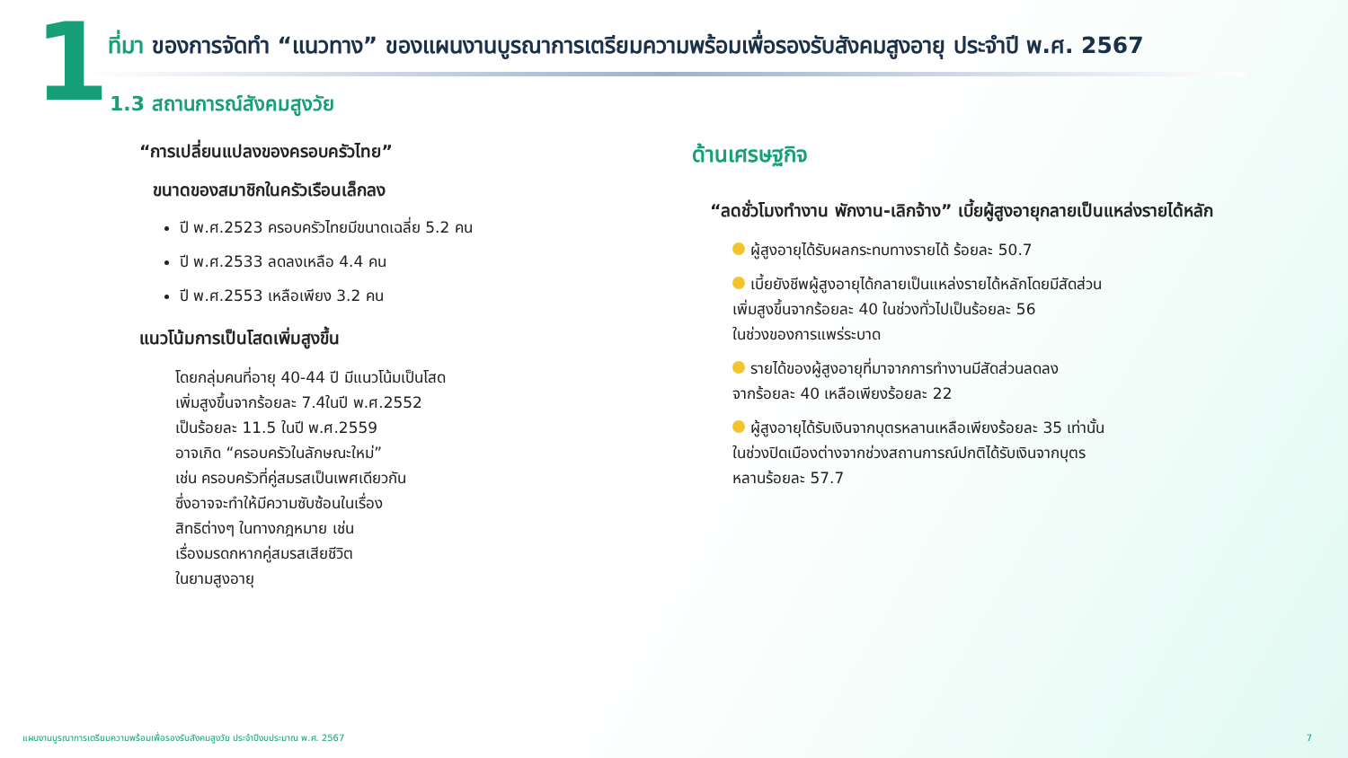1
ที่มา ของการจัดทำ “แนวทาง” ของแผนงานบูรณาการเตรียมความพร้อมเพื่อรองรับสังคมสูงอายุ ประจำปี พ.ศ. 2567
1.3 สถานการณ์สังคมสูงวัย
“การเปลี่ยนแปลงของครอบครัวไทย”
ขนาดของสมาชิกในครัวเรือนเล็กลง
ปี พ.ศ.2523 ครอบครัวไทยมีขนาดเฉลี่ย 5.2 คน
ปี พ.ศ.2533 ลดลงเหลือ 4.4 คน
ปี พ.ศ.2553 เหลือเพียง 3.2 คน
แนวโน้มการเป็นโสดเพิ่มสูงขึ้น
โดยกลุ่มคนที่อายุ 40-44 ปี มีแนวโน้มเป็นโสด
เพิ่มสูงขึ้นจากร้อยละ 7.4ในปี พ.ศ.2552
เป็นร้อยละ 11.5 ในปี พ.ศ.2559
อาจเกิด “ครอบครัวในลักษณะใหม่”
เช่น ครอบครัวที่คู่สมรสเป็นเพศเดียวกัน
ซึ่งอาจจะทำให้มีความซับซ้อนในเรื่อง
สิทธิต่างๆ ในทางกฎหมาย เช่น
เรื่องมรดกหากคู่สมรสเสียชีวิต
ในยามสูงอายุ
ด้านเศรษฐกิจ
“ลดชั่วโมงทำงาน พักงาน-เลิกจ้าง” เบี้ยผู้สูงอายุกลายเป็นแหล่งรายได้หลัก
ผู้สูงอายุได้รับผลกระทบทางรายได้ ร้อยละ 50.7
เบี้ยยังชีพผู้สูงอายุได้กลายเป็นแหล่งรายได้หลักโดยมีสัดส่วน
เพิ่มสูงขึ้นจากร้อยละ 40 ในช่วงทั่วไปเป็นร้อยละ 56
ในช่วงของการแพร่ระบาด
รายได้ของผู้สูงอายุที่มาจากการทำงานมีสัดส่วนลดลง
จากร้อยละ 40 เหลือเพียงร้อยละ 22
ผู้สูงอายุได้รับเงินจากบุตรหลานเหลือเพียงร้อยละ 35 เท่านั้น
ในช่วงปิดเมืองต่างจากช่วงสถานการณ์ปกติได้รับเงินจากบุตร
หลานร้อยละ 57.7
แผนงานบูรณาการเตรียมความพร้อมเพื่อรองรับสังคมสูงวัย ประจำปีงบประมาณ พ.ศ. 2567
7